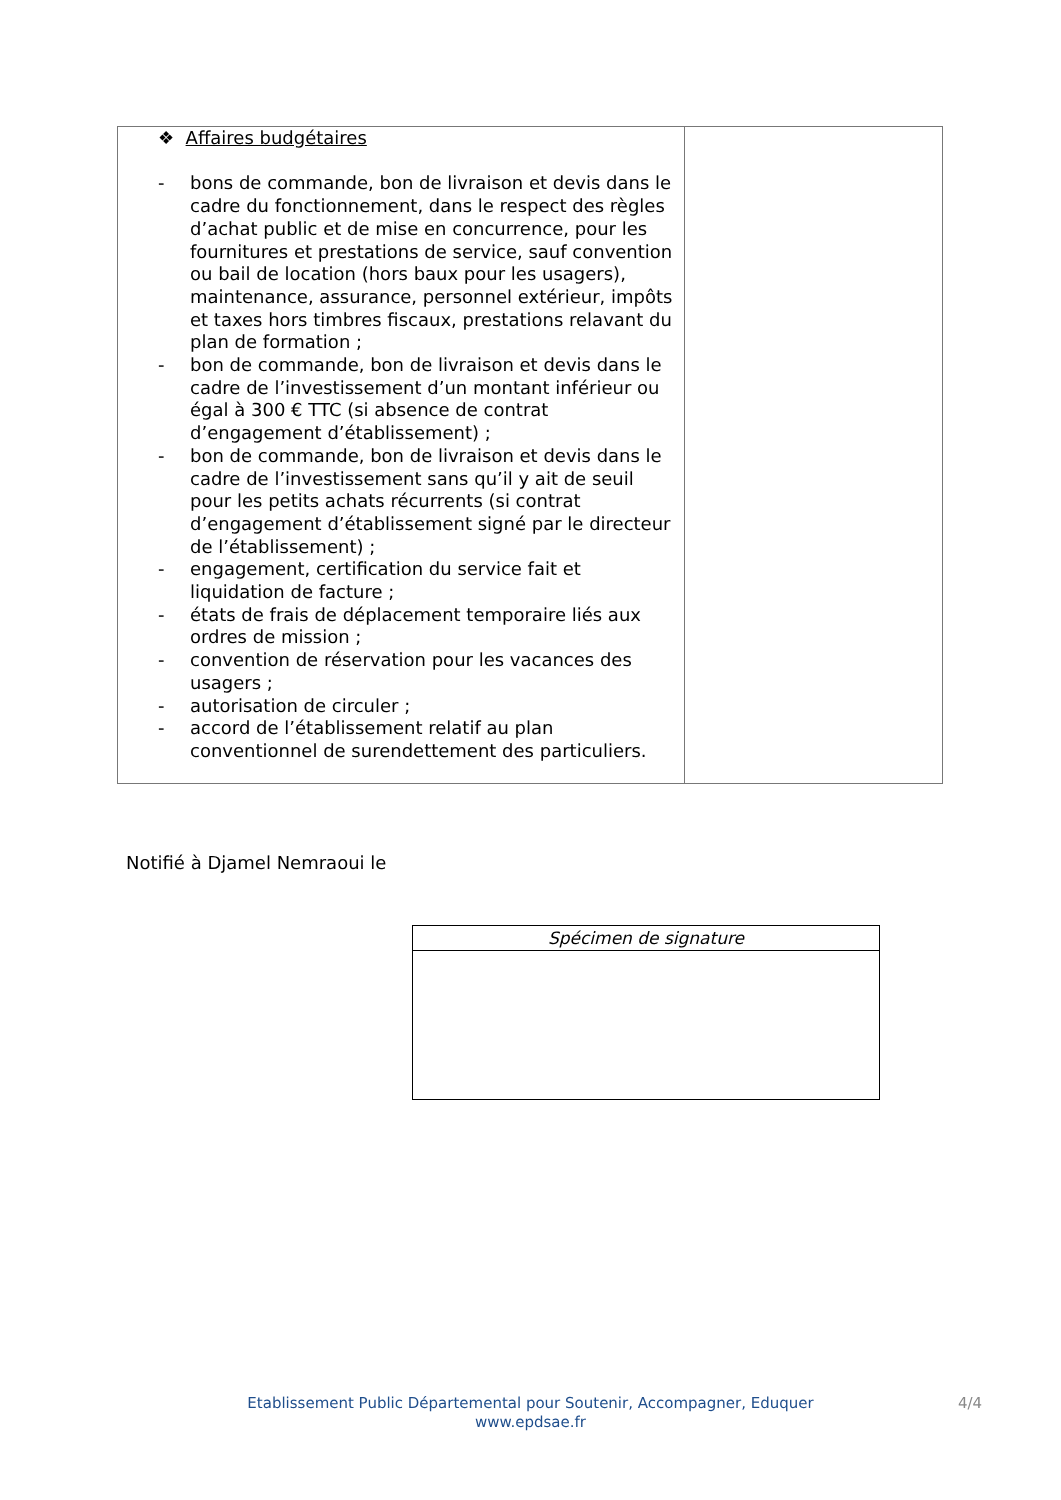| ❖ Affaires budgétaires - bons de commande, bon de livraison et devis dans le cadre du fonctionnement, dans le respect des règles d’achat public et de mise en concurrence, pour les fournitures et prestations de service, sauf convention ou bail de location (hors baux pour les usagers), maintenance, assurance, personnel extérieur, impôts et taxes hors timbres fiscaux, prestations relavant du plan de formation ; - bon de commande, bon de livraison et devis dans le cadre de l’investissement d’un montant inférieur ou égal à 300 € TTC (si absence de contrat d’engagement d’établissement) ; - bon de commande, bon de livraison et devis dans le cadre de l’investissement sans qu’il y ait de seuil pour les petits achats récurrents (si contrat d’engagement d’établissement signé par le directeur de l’établissement) ; - engagement, certification du service fait et liquidation de facture ; - états de frais de déplacement temporaire liés aux ordres de mission ; - convention de réservation pour les vacances des usagers ; - autorisation de circuler ; - accord de l’établissement relatif au plan conventionnel de surendettement des particuliers. | |
Notifié à Djamel Nemraoui le
| Spécimen de signature |
Etablissement Public Départemental pour Soutenir, Accompagner, Eduquer
www.epdsae.fr
4/4